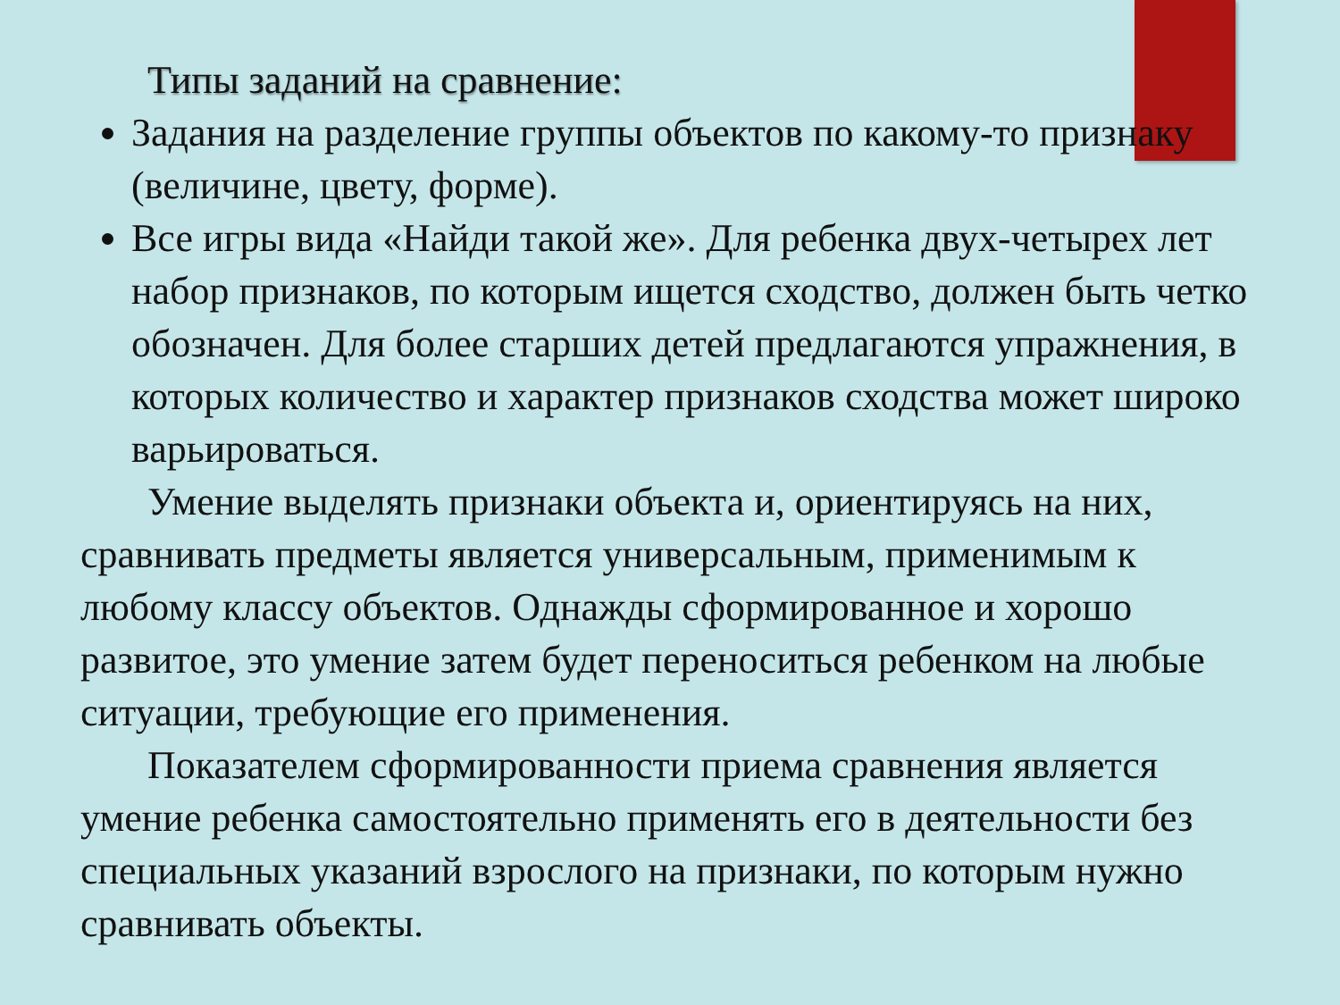Типы заданий на сравнение:
Задания на разделение группы объектов по какому-то признаку (величине, цвету, форме).
Все игры вида «Найди такой же». Для ребенка двух-четырех лет набор признаков, по которым ищется сходство, должен быть четко обозначен. Для более старших детей предлагаются упражнения, в которых количество и характер признаков сходства может широко варьироваться.
Умение выделять признаки объекта и, ориентируясь на них, сравнивать предметы является универсальным, применимым к любому классу объектов. Однажды сформированное и хорошо развитое, это умение затем будет переноситься ребенком на любые ситуации, требующие его применения.
Показателем сформированности приема сравнения является умение ребенка самостоятельно применять его в деятельности без специальных указаний взрослого на признаки, по которым нужно сравнивать объекты.